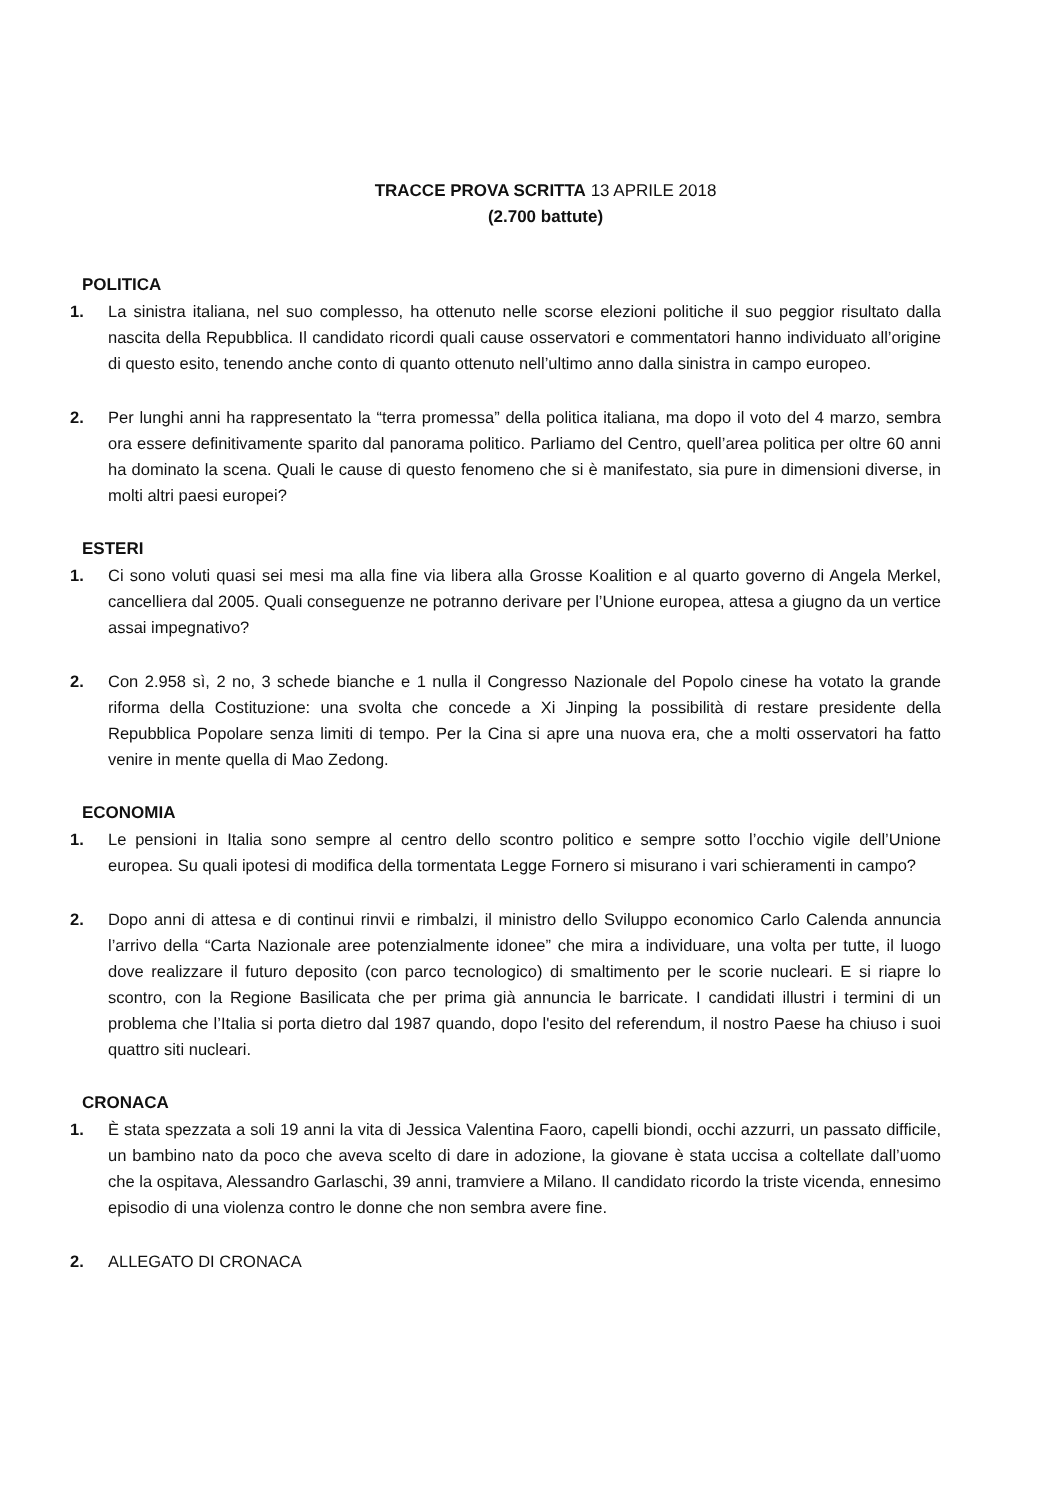TRACCE PROVA SCRITTA 13 APRILE 2018
(2.700 battute)
POLITICA
1.
La sinistra italiana, nel suo complesso, ha ottenuto nelle scorse elezioni politiche il suo peggior risultato dalla nascita della Repubblica. Il candidato ricordi quali cause osservatori e commentatori hanno individuato all’origine di questo esito, tenendo anche conto di quanto ottenuto nell’ultimo anno dalla sinistra in campo europeo.
2.
Per lunghi anni ha rappresentato la “terra promessa” della politica italiana, ma dopo il voto del 4 marzo, sembra ora essere definitivamente sparito dal panorama politico. Parliamo del Centro, quell’area politica per oltre 60 anni ha dominato la scena. Quali le cause di questo fenomeno che si è manifestato, sia pure in dimensioni diverse, in molti altri paesi europei?
ESTERI
1.
Ci sono voluti quasi sei mesi ma alla fine via libera alla Grosse Koalition e al quarto governo di Angela Merkel, cancelliera dal 2005. Quali conseguenze ne potranno derivare per l’Unione europea, attesa a giugno da un vertice assai impegnativo?
2.
Con 2.958 sì, 2 no, 3 schede bianche e 1 nulla il Congresso Nazionale del Popolo cinese ha votato la grande riforma della Costituzione: una svolta che concede a Xi Jinping la possibilità di restare presidente della Repubblica Popolare senza limiti di tempo. Per la Cina si apre una nuova era, che a molti osservatori ha fatto venire in mente quella di Mao Zedong.
ECONOMIA
1.
Le pensioni in Italia sono sempre al centro dello scontro politico e sempre sotto l’occhio vigile dell’Unione europea. Su quali ipotesi di modifica della tormentata Legge Fornero si misurano i vari schieramenti in campo?
2.
Dopo anni di attesa e di continui rinvii e rimbalzi, il ministro dello Sviluppo economico Carlo Calenda annuncia l’arrivo della “Carta Nazionale aree potenzialmente idonee” che mira a individuare, una volta per tutte, il luogo dove realizzare il futuro deposito (con parco tecnologico) di smaltimento per le scorie nucleari. E si riapre lo scontro, con la Regione Basilicata che per prima già annuncia le barricate. I candidati illustri i termini di un problema che l’Italia si porta dietro dal 1987 quando, dopo l'esito del referendum, il nostro Paese ha chiuso i suoi quattro siti nucleari.
CRONACA
1.
È stata spezzata a soli 19 anni la vita di Jessica Valentina Faoro, capelli biondi, occhi azzurri, un passato difficile, un bambino nato da poco che aveva scelto di dare in adozione, la giovane è stata uccisa a coltellate dall’uomo che la ospitava, Alessandro Garlaschi, 39 anni, tramviere a Milano. Il candidato ricordo la triste vicenda, ennesimo episodio di una violenza contro le donne che non sembra avere fine.
2.
ALLEGATO DI CRONACA